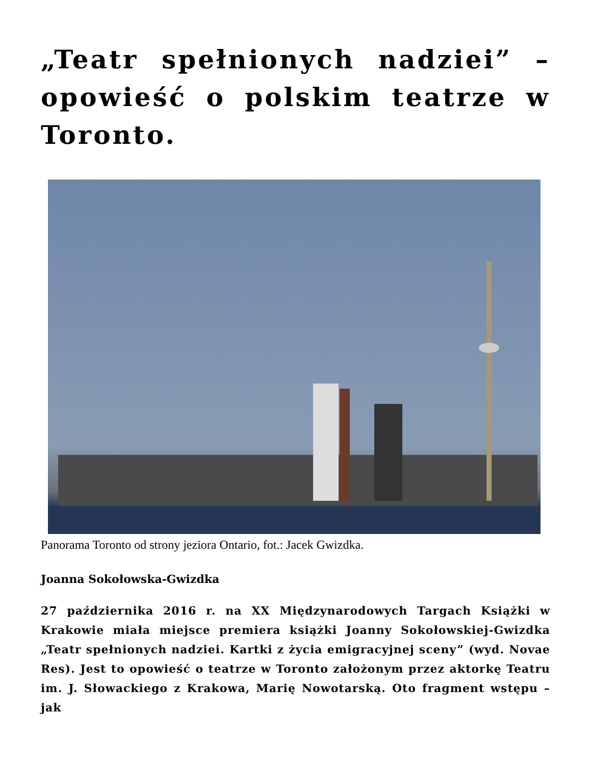„Teatr spełnionych nadziei” – opowieść o polskim teatrze w Toronto.
Panorama Toronto od strony jeziora Ontario, fot.: Jacek Gwizdka.
Joanna Sokołowska-Gwizdka
27 października 2016 r. na XX Międzynarodowych Targach Książki w Krakowie miała miejsce premiera książki Joanny Sokołowskiej-Gwizdka „Teatr spełnionych nadziei. Kartki z życia emigracyjnej sceny” (wyd. Novae Res). Jest to opowieść o teatrze w Toronto założonym przez aktorkę Teatru im. J. Słowackiego z Krakowa, Marię Nowotarską. Oto fragment wstępu – jak